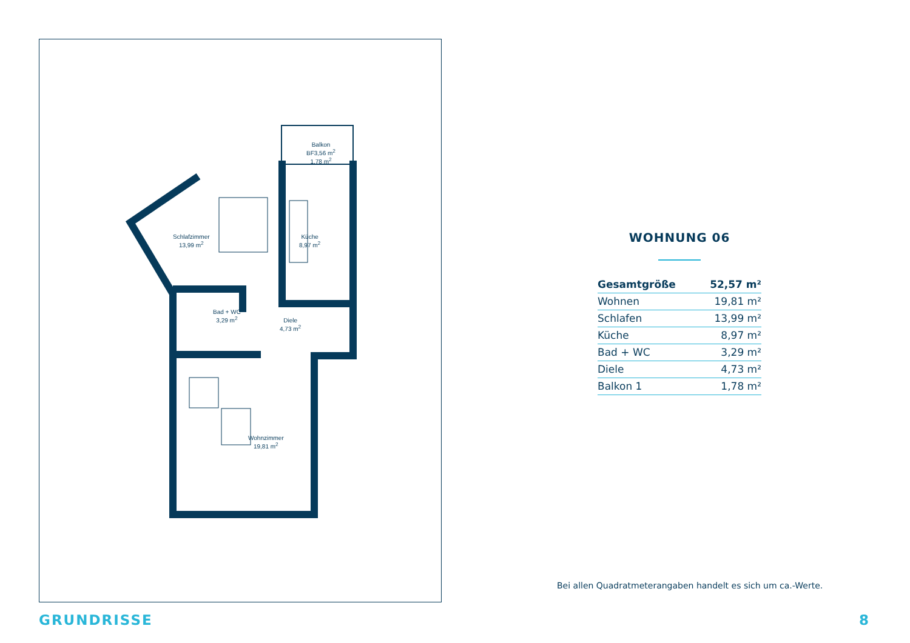Balkon
BF3,56 m<sup>2</sup>
1,78 m<sup>2</sup>
Schlafzimmer
13,99 m<sup>2</sup>
Küche
8,97 m<sup>2</sup>
Bad + WC
3,29 m<sup>2</sup>
Diele
4,73 m<sup>2</sup>
Wohnzimmer
19,81 m<sup>2</sup>
WOHNUNG 06
| Gesamtgröße | 52,57 m² |
| Wohnen | 19,81 m² |
| Schlafen | 13,99 m² |
| Küche | 8,97 m² |
| Bad + WC | 3,29 m² |
| Diele | 4,73 m² |
| Balkon 1 | 1,78 m² |
Bei allen Quadratmeterangaben handelt es sich um ca.-Werte.
GRUNDRISSE 8